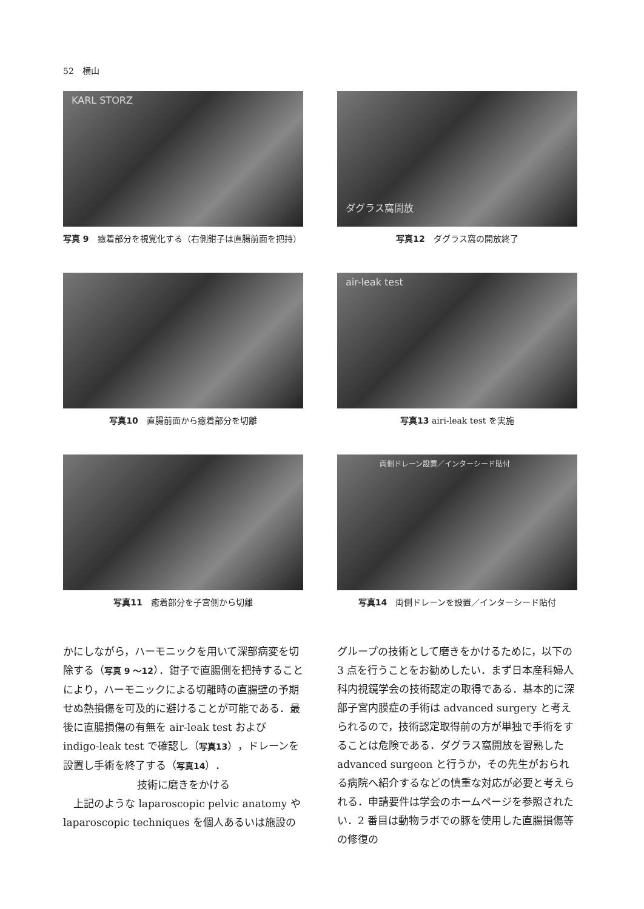52　横山
KARL STORZ
写真 9　癒着部分を視覚化する（右側鉗子は直腸前面を把持）
ダグラス窩開放
写真12　ダグラス窩の開放終了
写真10　直腸前面から癒着部分を切離
air-leak test
写真13 airi-leak test を実施
写真11　癒着部分を子宮側から切離
両側ドレーン設置／インターシード貼付
写真14　両側ドレーンを設置／インターシード貼付
かにしながら，ハーモニックを用いて深部病変を切除する（写真 9 〜12）．鉗子で直腸側を把持することにより，ハーモニックによる切離時の直腸壁の予期せぬ熱損傷を可及的に避けることが可能である．最後に直腸損傷の有無を air-leak test および indigo-leak test で確認し（写真13），ドレーンを設置し手術を終了する（写真14）．
技術に磨きをかける
　上記のような laparoscopic pelvic anatomy や laparoscopic techniques を個人あるいは施設の
グループの技術として磨きをかけるために，以下の 3 点を行うことをお勧めしたい．まず日本産科婦人科内視鏡学会の技術認定の取得である．基本的に深部子宮内膜症の手術は advanced surgery と考えられるので，技術認定取得前の方が単独で手術をすることは危険である．ダグラス窩開放を習熟した advanced surgeon と行うか，その先生がおられる病院へ紹介するなどの慎重な対応が必要と考えられる．申請要件は学会のホームページを参照されたい．2 番目は動物ラボでの豚を使用した直腸損傷等の修復の